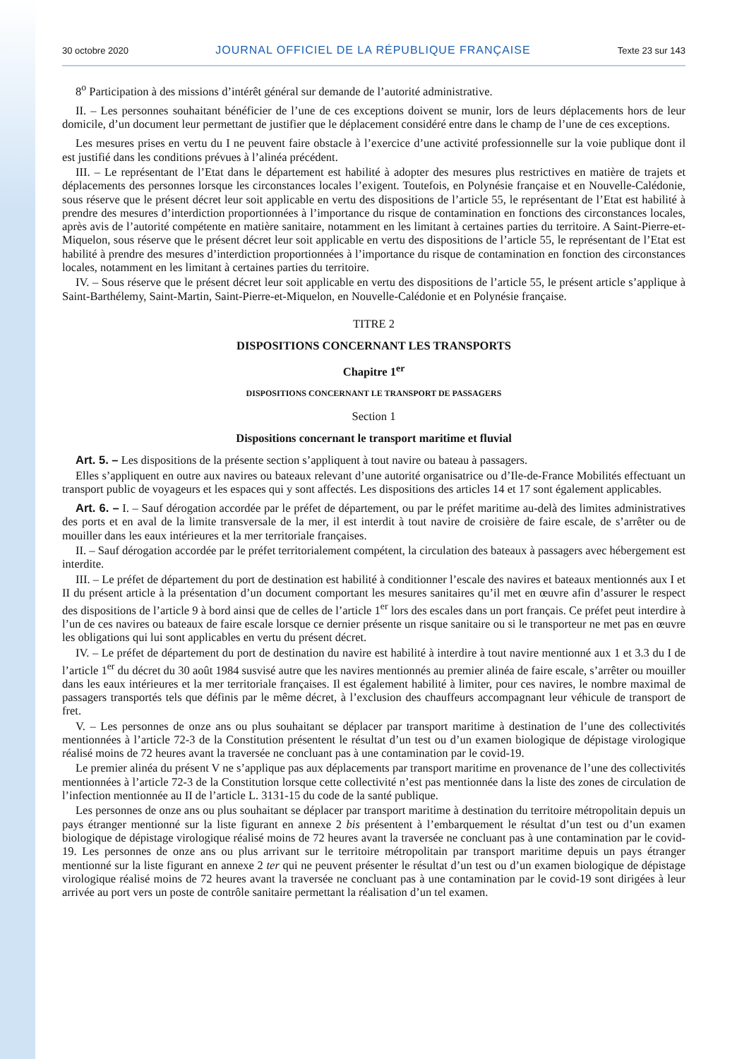30 octobre 2020 JOURNAL OFFICIEL DE LA RÉPUBLIQUE FRANÇAISE Texte 23 sur 143
8<sup>o</sup> Participation à des missions d’intérêt général sur demande de l’autorité administrative.
II. – Les personnes souhaitant bénéficier de l’une de ces exceptions doivent se munir, lors de leurs déplacements hors de leur domicile, d’un document leur permettant de justifier que le déplacement considéré entre dans le champ de l’une de ces exceptions.
Les mesures prises en vertu du I ne peuvent faire obstacle à l’exercice d’une activité professionnelle sur la voie publique dont il est justifié dans les conditions prévues à l’alinéa précédent.
III. – Le représentant de l’Etat dans le département est habilité à adopter des mesures plus restrictives en matière de trajets et déplacements des personnes lorsque les circonstances locales l’exigent. Toutefois, en Polynésie française et en Nouvelle-Calédonie, sous réserve que le présent décret leur soit applicable en vertu des dispositions de l’article 55, le représentant de l’Etat est habilité à prendre des mesures d’interdiction proportionnées à l’importance du risque de contamination en fonctions des circonstances locales, après avis de l’autorité compétente en matière sanitaire, notamment en les limitant à certaines parties du territoire. A Saint-Pierre-et-Miquelon, sous réserve que le présent décret leur soit applicable en vertu des dispositions de l’article 55, le représentant de l’Etat est habilité à prendre des mesures d’interdiction proportionnées à l’importance du risque de contamination en fonction des circonstances locales, notamment en les limitant à certaines parties du territoire.
IV. – Sous réserve que le présent décret leur soit applicable en vertu des dispositions de l’article 55, le présent article s’applique à Saint-Barthélemy, Saint-Martin, Saint-Pierre-et-Miquelon, en Nouvelle-Calédonie et en Polynésie française.
TITRE 2
DISPOSITIONS CONCERNANT LES TRANSPORTS
Chapitre 1<sup>er</sup>
DISPOSITIONS CONCERNANT LE TRANSPORT DE PASSAGERS
Section 1
Dispositions concernant le transport maritime et fluvial
Art. 5. – Les dispositions de la présente section s’appliquent à tout navire ou bateau à passagers.
Elles s’appliquent en outre aux navires ou bateaux relevant d’une autorité organisatrice ou d’Ile-de-France Mobilités effectuant un transport public de voyageurs et les espaces qui y sont affectés. Les dispositions des articles 14 et 17 sont également applicables.
Art. 6. – I. – Sauf dérogation accordée par le préfet de département, ou par le préfet maritime au-delà des limites administratives des ports et en aval de la limite transversale de la mer, il est interdit à tout navire de croisière de faire escale, de s’arrêter ou de mouiller dans les eaux intérieures et la mer territoriale françaises.
II. – Sauf dérogation accordée par le préfet territorialement compétent, la circulation des bateaux à passagers avec hébergement est interdite.
III. – Le préfet de département du port de destination est habilité à conditionner l’escale des navires et bateaux mentionnés aux I et II du présent article à la présentation d’un document comportant les mesures sanitaires qu’il met en œuvre afin d’assurer le respect des dispositions de l’article 9 à bord ainsi que de celles de l’article 1<sup>er</sup> lors des escales dans un port français. Ce préfet peut interdire à l’un de ces navires ou bateaux de faire escale lorsque ce dernier présente un risque sanitaire ou si le transporteur ne met pas en œuvre les obligations qui lui sont applicables en vertu du présent décret.
IV. – Le préfet de département du port de destination du navire est habilité à interdire à tout navire mentionné aux 1 et 3.3 du I de l’article 1<sup>er</sup> du décret du 30 août 1984 susvisé autre que les navires mentionnés au premier alinéa de faire escale, s’arrêter ou mouiller dans les eaux intérieures et la mer territoriale françaises. Il est également habilité à limiter, pour ces navires, le nombre maximal de passagers transportés tels que définis par le même décret, à l’exclusion des chauffeurs accompagnant leur véhicule de transport de fret.
V. – Les personnes de onze ans ou plus souhaitant se déplacer par transport maritime à destination de l’une des collectivités mentionnées à l’article 72-3 de la Constitution présentent le résultat d’un test ou d’un examen biologique de dépistage virologique réalisé moins de 72 heures avant la traversée ne concluant pas à une contamination par le covid-19.
Le premier alinéa du présent V ne s’applique pas aux déplacements par transport maritime en provenance de l’une des collectivités mentionnées à l’article 72-3 de la Constitution lorsque cette collectivité n’est pas mentionnée dans la liste des zones de circulation de l’infection mentionnée au II de l’article L. 3131-15 du code de la santé publique.
Les personnes de onze ans ou plus souhaitant se déplacer par transport maritime à destination du territoire métropolitain depuis un pays étranger mentionné sur la liste figurant en annexe 2 bis présentent à l’embarquement le résultat d’un test ou d’un examen biologique de dépistage virologique réalisé moins de 72 heures avant la traversée ne concluant pas à une contamination par le covid-19. Les personnes de onze ans ou plus arrivant sur le territoire métropolitain par transport maritime depuis un pays étranger mentionné sur la liste figurant en annexe 2 ter qui ne peuvent présenter le résultat d’un test ou d’un examen biologique de dépistage virologique réalisé moins de 72 heures avant la traversée ne concluant pas à une contamination par le covid-19 sont dirigées à leur arrivée au port vers un poste de contrôle sanitaire permettant la réalisation d’un tel examen.